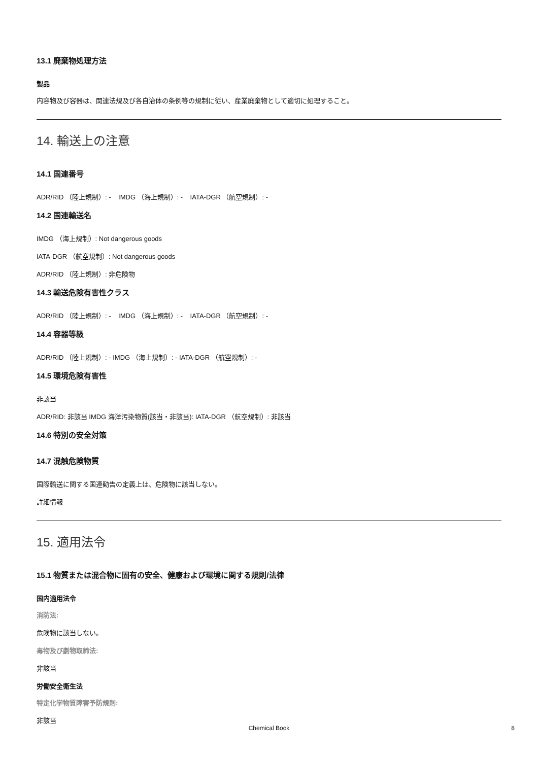13.1 廃棄物処理方法
製品
内容物及び容器は、関連法規及び各自治体の条例等の規制に従い、産業廃棄物として適切に処理すること。
14. 輸送上の注意
14.1 国連番号
ADR/RID （陸上規制）: - IMDG （海上規制）: - IATA-DGR （航空規制）: -
14.2 国連輸送名
IMDG （海上規制）: Not dangerous goods
IATA-DGR （航空規制）: Not dangerous goods
ADR/RID （陸上規制）: 非危険物
14.3 輸送危険有害性クラス
ADR/RID （陸上規制）: - IMDG （海上規制）: - IATA-DGR （航空規制）: -
14.4 容器等級
ADR/RID （陸上規制）: - IMDG （海上規制）: - IATA-DGR （航空規制）: -
14.5 環境危険有害性
非該当
ADR/RID: 非該当 IMDG 海洋汚染物質(該当・非該当): IATA-DGR （航空規制）: 非該当
14.6 特別の安全対策
14.7 混触危険物質
国際輸送に関する国連勧告の定義上は、危険物に該当しない。
詳細情報
15. 適用法令
15.1 物質または混合物に固有の安全、健康および環境に関する規則/法律
国内適用法令
消防法:
危険物に該当しない。
毒物及び劇物取締法:
非該当
労働安全衛生法
特定化学物質障害予防規則:
非該当
Chemical Book 8